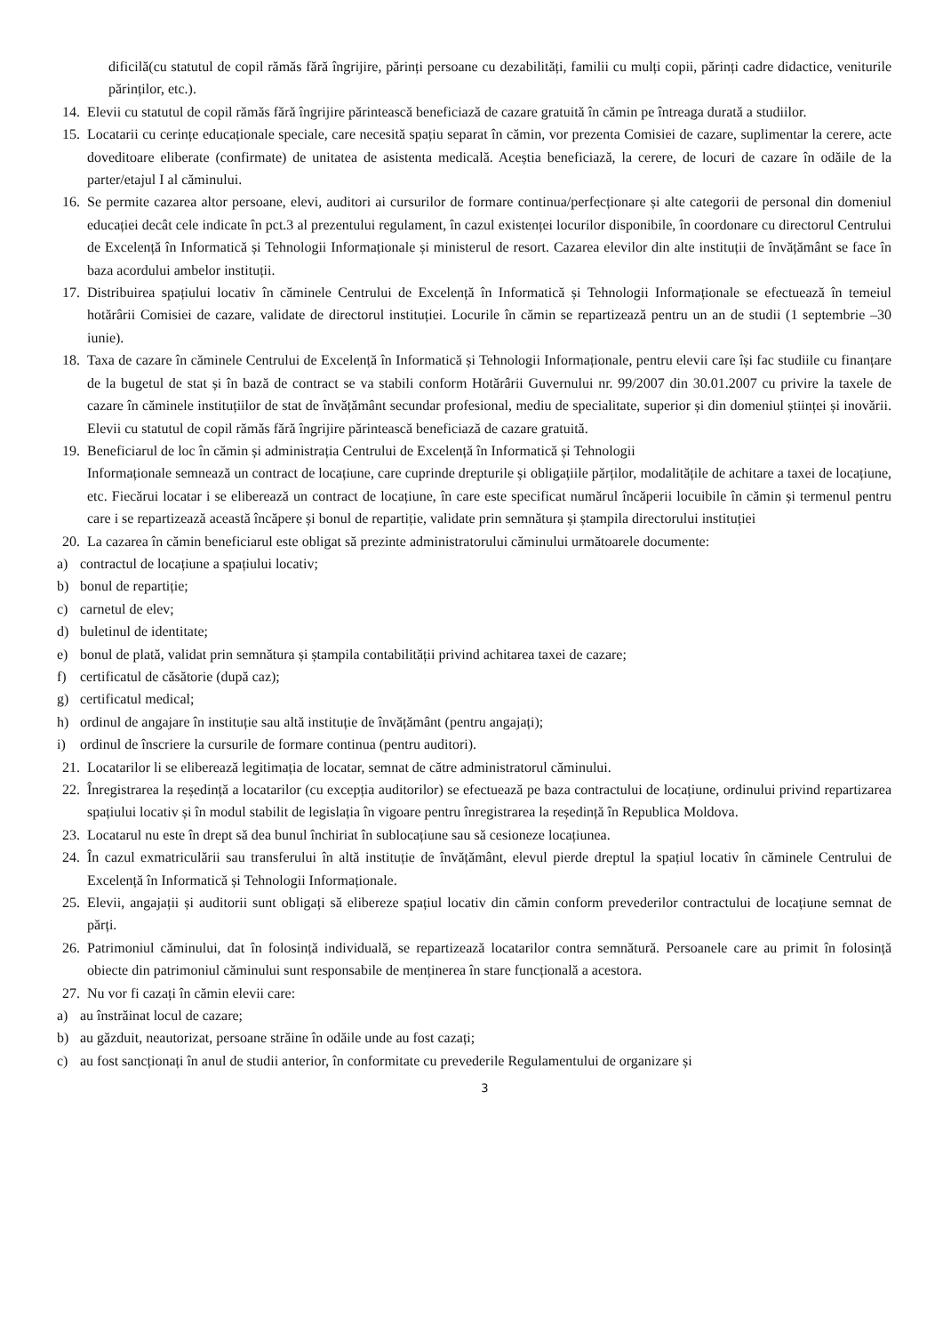dificilă(cu statutul de copil rămăs fără îngrijire, părinți persoane cu dezabilități, familii cu mulți copii, părinți cadre didactice, veniturile părinților, etc.).
14. Elevii cu statutul de copil rămăs fără îngrijire părintească beneficiază de cazare gratuită în cămin pe întreaga durată a studiilor.
15. Locatarii cu cerințe educaționale speciale, care necesită spațiu separat în cămin, vor prezenta Comisiei de cazare, suplimentar la cerere, acte doveditoare eliberate (confirmate) de unitatea de asistenta medicală. Aceștia beneficiază, la cerere, de locuri de cazare în odăile de la parter/etajul I al căminului.
16. Se permite cazarea altor persoane, elevi, auditori ai cursurilor de formare continua/perfecționare și alte categorii de personal din domeniul educației decât cele indicate în pct.3 al prezentului regulament, în cazul existenței locurilor disponibile, în coordonare cu directorul Centrului de Excelență în Informatică și Tehnologii Informaționale și ministerul de resort. Cazarea elevilor din alte instituții de învățământ se face în baza acordului ambelor instituții.
17. Distribuirea spațiului locativ în căminele Centrului de Excelență în Informatică și Tehnologii Informaționale se efectuează în temeiul hotărârii Comisiei de cazare, validate de directorul instituției. Locurile în cămin se repartizează pentru un an de studii (1 septembrie –30 iunie).
18. Taxa de cazare în căminele Centrului de Excelență în Informatică și Tehnologii Informaționale, pentru elevii care își fac studiile cu finanțare de la bugetul de stat și în bază de contract se va stabili conform Hotărârii Guvernului nr. 99/2007 din 30.01.2007 cu privire la taxele de cazare în căminele instituțiilor de stat de învățământ secundar profesional, mediu de specialitate, superior și din domeniul științei și inovării. Elevii cu statutul de copil rămăs fără îngrijire părintească beneficiază de cazare gratuită.
19. Beneficiarul de loc în cămin și administrația Centrului de Excelență în Informatică și Tehnologii
Informaționale semnează un contract de locațiune, care cuprinde drepturile și obligațiile părților, modalitățile de achitare a taxei de locațiune, etc. Fiecărui locatar i se eliberează un contract de locațiune, în care este specificat numărul încăperii locuibile în cămin și termenul pentru care i se repartizează această încăpere și bonul de repartiție, validate prin semnătura și ștampila directorului instituției
20. La cazarea în cămin beneficiarul este obligat să prezinte administratorului căminului următoarele documente:
a) contractul de locațiune a spațiului locativ;
b) bonul de repartiție;
c) carnetul de elev;
d) buletinul de identitate;
e) bonul de plată, validat prin semnătura și ștampila contabilității privind achitarea taxei de cazare;
f) certificatul de căsătorie (după caz);
g) certificatul medical;
h) ordinul de angajare în instituție sau altă instituție de învățământ (pentru angajați);
i) ordinul de înscriere la cursurile de formare continua (pentru auditori).
21. Locatarilor li se eliberează legitimația de locatar, semnat de către administratorul căminului.
22. Înregistrarea la reședință a locatarilor (cu excepția auditorilor) se efectuează pe baza contractului de locațiune, ordinului privind repartizarea spațiului locativ și în modul stabilit de legislația în vigoare pentru înregistrarea la reședință în Republica Moldova.
23. Locatarul nu este în drept să dea bunul închiriat în sublocațiune sau să cesioneze locațiunea.
24. În cazul exmatriculării sau transferului în altă instituție de învățământ, elevul pierde dreptul la spațiul locativ în căminele Centrului de Excelență în Informatică și Tehnologii Informaționale.
25. Elevii, angajații și auditorii sunt obligați să elibereze spațiul locativ din cămin conform prevederilor contractului de locațiune semnat de părți.
26. Patrimoniul căminului, dat în folosință individuală, se repartizează locatarilor contra semnătură. Persoanele care au primit în folosință obiecte din patrimoniul căminului sunt responsabile de menținerea în stare funcțională a acestora.
27. Nu vor fi cazați în cămin elevii care:
a) au înstrăinat locul de cazare;
b) au găzduit, neautorizat, persoane străine în odăile unde au fost cazați;
c) au fost sancționați în anul de studii anterior, în conformitate cu prevederile Regulamentului de organizare și
3